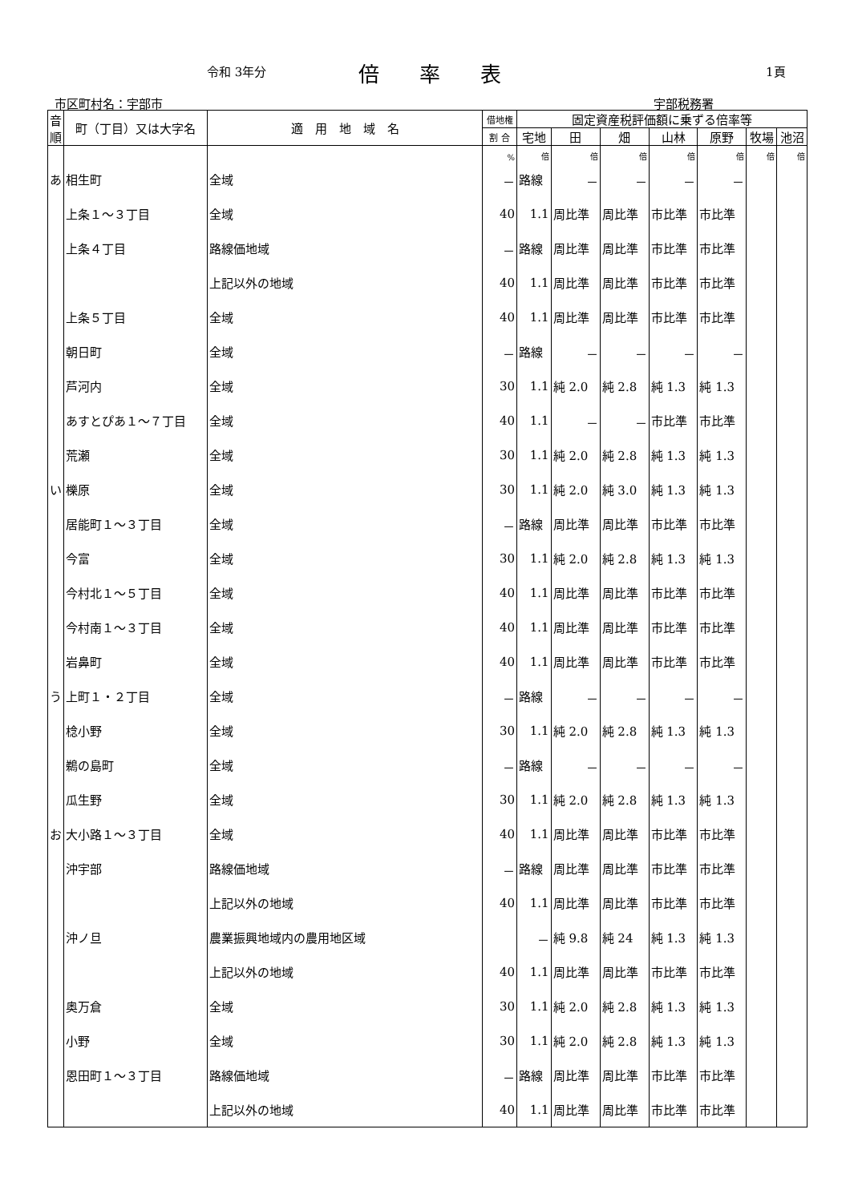令和 3年分 倍率表 1頁
市区町村名：宇部市 宇部税務署
| 音順 | 町（丁目）又は大字名 | 適 用 地 域 名 | 借地権 | 固定資産税評価額に乗ずる倍率等 | | | | | | |
| --- | --- | --- | --- | --- | --- | --- | --- | --- | --- | --- |
| | | | 割 合 | 宅地 | 田 | 畑 | 山林 | 原野 | 牧場 | 池沼 |
| | | | % | 倍 | 倍 | 倍 | 倍 | 倍 | 倍 | 倍 |
| あ | 相生町 | 全域 | － | 路線 | － | － | － | － | | |
| | 上条１～３丁目 | 全域 | 40 | 1.1 | 周比準 | 周比準 | 市比準 | 市比準 | | |
| | 上条４丁目 | 路線価地域 | － | 路線 | 周比準 | 周比準 | 市比準 | 市比準 | | |
| | | 上記以外の地域 | 40 | 1.1 | 周比準 | 周比準 | 市比準 | 市比準 | | |
| | 上条５丁目 | 全域 | 40 | 1.1 | 周比準 | 周比準 | 市比準 | 市比準 | | |
| | 朝日町 | 全域 | － | 路線 | － | － | － | － | | |
| | 芦河内 | 全域 | 30 | 1.1 | 純 2.0 | 純 2.8 | 純 1.3 | 純 1.3 | | |
| | あすとぴあ１～７丁目 | 全域 | 40 | 1.1 | － | － | 市比準 | 市比準 | | |
| | 荒瀬 | 全域 | 30 | 1.1 | 純 2.0 | 純 2.8 | 純 1.3 | 純 1.3 | | |
| い | 櫟原 | 全域 | 30 | 1.1 | 純 2.0 | 純 3.0 | 純 1.3 | 純 1.3 | | |
| | 居能町１～３丁目 | 全域 | － | 路線 | 周比準 | 周比準 | 市比準 | 市比準 | | |
| | 今富 | 全域 | 30 | 1.1 | 純 2.0 | 純 2.8 | 純 1.3 | 純 1.3 | | |
| | 今村北１～５丁目 | 全域 | 40 | 1.1 | 周比準 | 周比準 | 市比準 | 市比準 | | |
| | 今村南１～３丁目 | 全域 | 40 | 1.1 | 周比準 | 周比準 | 市比準 | 市比準 | | |
| | 岩鼻町 | 全域 | 40 | 1.1 | 周比準 | 周比準 | 市比準 | 市比準 | | |
| う | 上町１・２丁目 | 全域 | － | 路線 | － | － | － | － | | |
| | 棯小野 | 全域 | 30 | 1.1 | 純 2.0 | 純 2.8 | 純 1.3 | 純 1.3 | | |
| | 鵜の島町 | 全域 | － | 路線 | － | － | － | － | | |
| | 瓜生野 | 全域 | 30 | 1.1 | 純 2.0 | 純 2.8 | 純 1.3 | 純 1.3 | | |
| お | 大小路１～３丁目 | 全域 | 40 | 1.1 | 周比準 | 周比準 | 市比準 | 市比準 | | |
| | 沖宇部 | 路線価地域 | － | 路線 | 周比準 | 周比準 | 市比準 | 市比準 | | |
| | | 上記以外の地域 | 40 | 1.1 | 周比準 | 周比準 | 市比準 | 市比準 | | |
| | 沖ノ旦 | 農業振興地域内の農用地区域 | | － | 純 9.8 | 純 24 | 純 1.3 | 純 1.3 | | |
| | | 上記以外の地域 | 40 | 1.1 | 周比準 | 周比準 | 市比準 | 市比準 | | |
| | 奥万倉 | 全域 | 30 | 1.1 | 純 2.0 | 純 2.8 | 純 1.3 | 純 1.3 | | |
| | 小野 | 全域 | 30 | 1.1 | 純 2.0 | 純 2.8 | 純 1.3 | 純 1.3 | | |
| | 恩田町１～３丁目 | 路線価地域 | － | 路線 | 周比準 | 周比準 | 市比準 | 市比準 | | |
| | | 上記以外の地域 | 40 | 1.1 | 周比準 | 周比準 | 市比準 | 市比準 | | |